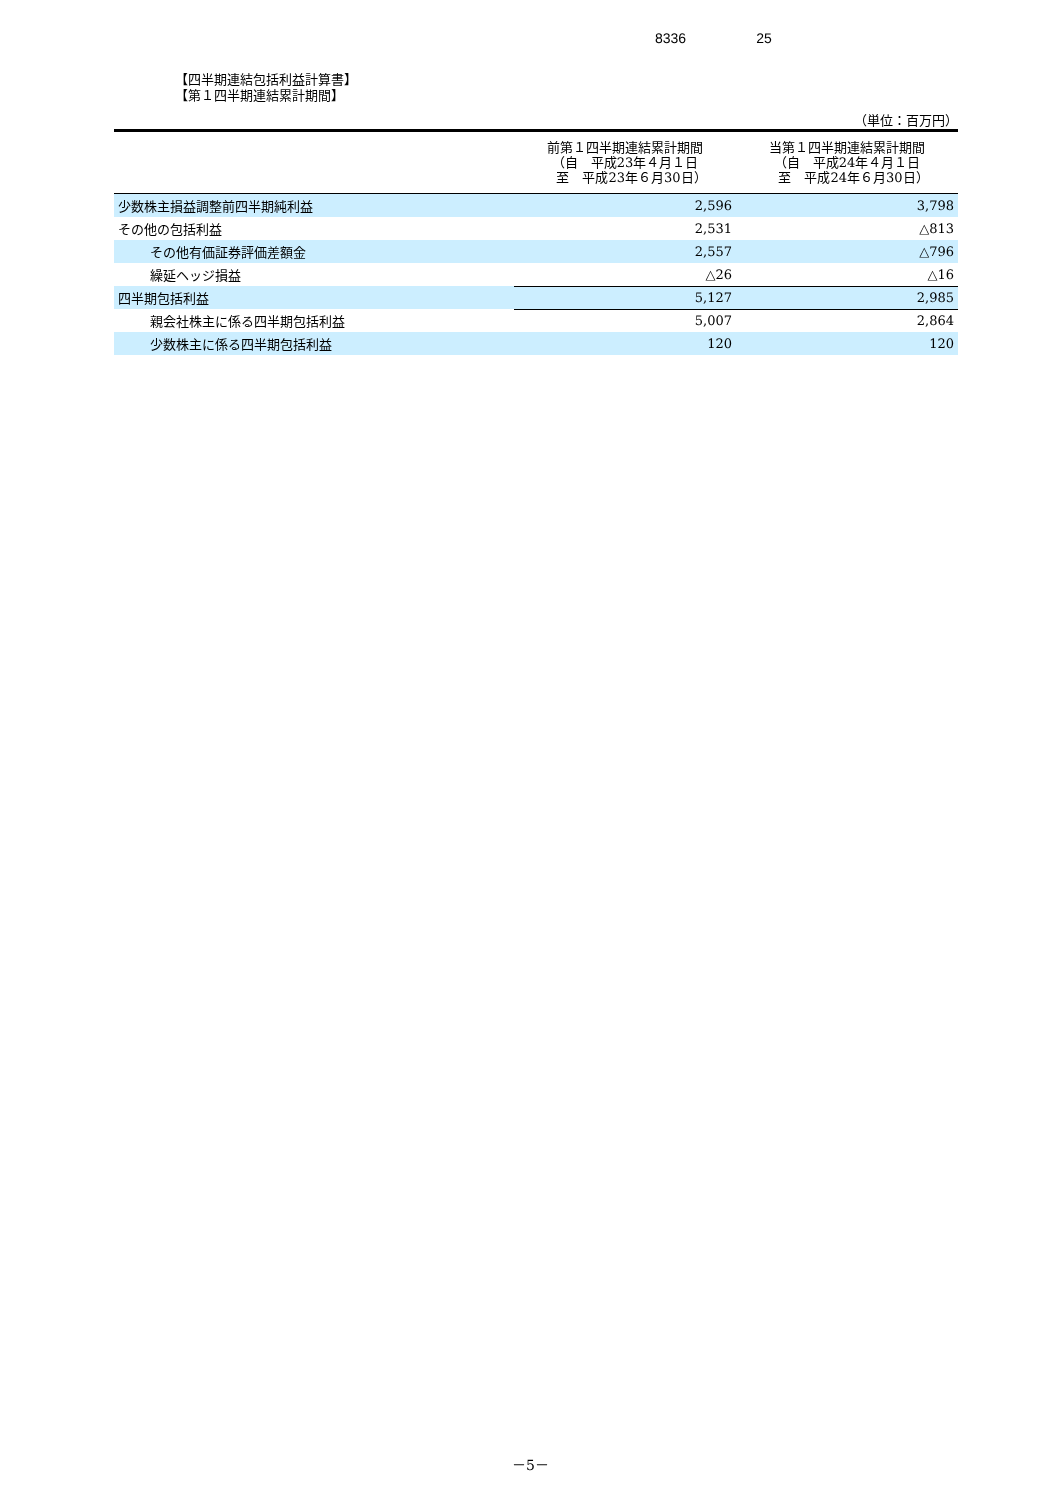8336 25
【四半期連結包括利益計算書】
【第１四半期連結累計期間】
（単位：百万円）
| | 前第１四半期連結累計期間 （自 平成23年４月１日 至 平成23年６月30日） | 当第１四半期連結累計期間 （自 平成24年４月１日 至 平成24年６月30日） |
| --- | --- | --- |
| 少数株主損益調整前四半期純利益 | 2,596 | 3,798 |
| その他の包括利益 | 2,531 | △813 |
| その他有価証券評価差額金 | 2,557 | △796 |
| 繰延ヘッジ損益 | △26 | △16 |
| 四半期包括利益 | 5,127 | 2,985 |
| 親会社株主に係る四半期包括利益 | 5,007 | 2,864 |
| 少数株主に係る四半期包括利益 | 120 | 120 |
－5－